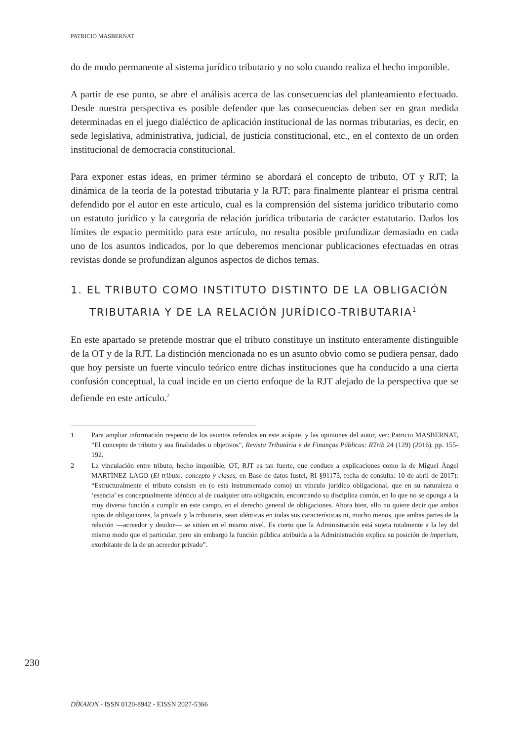PATRICIO MASBERNAT
do de modo permanente al sistema jurídico tributario y no solo cuando realiza el hecho imponible.
A partir de ese punto, se abre el análisis acerca de las consecuencias del planteamiento efectuado. Desde nuestra perspectiva es posible defender que las consecuencias deben ser en gran medida determinadas en el juego dialéctico de aplicación institucional de las normas tributarias, es decir, en sede legislativa, administrativa, judicial, de justicia constitucional, etc., en el contexto de un orden institucional de democracia constitucional.
Para exponer estas ideas, en primer término se abordará el concepto de tributo, OT y RJT; la dinámica de la teoría de la potestad tributaria y la RJT; para finalmente plantear el prisma central defendido por el autor en este artículo, cual es la comprensión del sistema jurídico tributario como un estatuto jurídico y la categoría de relación jurídica tributaria de carácter estatutario. Dados los límites de espacio permitido para este artículo, no resulta posible profundizar demasiado en cada uno de los asuntos indicados, por lo que deberemos mencionar publicaciones efectuadas en otras revistas donde se profundizan algunos aspectos de dichos temas.
1. EL TRIBUTO COMO INSTITUTO DISTINTO DE LA OBLIGACIÓN TRIBUTARIA Y DE LA RELACIÓN JURÍDICO-TRIBUTARIA<sup>1</sup>
En este apartado se pretende mostrar que el tributo constituye un instituto enteramente distinguible de la OT y de la RJT. La distinción mencionada no es un asunto obvio como se pudiera pensar, dado que hoy persiste un fuerte vínculo teórico entre dichas instituciones que ha conducido a una cierta confusión conceptual, la cual incide en un cierto enfoque de la RJT alejado de la perspectiva que se defiende en este artículo.<sup>2</sup>
1 Para ampliar información respecto de los asuntos referidos en este acápite, y las opiniones del autor, ver: Patricio MASBERNAT, “El concepto de tributo y sus finalidades u objetivos”, Revista Tributária e de Finanças Públicas: RTrib 24 (129) (2016), pp. 155-192.
2 La vinculación entre tributo, hecho imponible, OT, RJT es tan fuerte, que conduce a explicaciones como la de Miguel Ángel MARTÍNEZ LAGO (El tributo: concepto y clases, en Base de datos Iustel, RI §91173, fecha de consulta: 10 de abril de 2017): “Estructuralmente el tributo consiste en (o está instrumentado como) un vínculo jurídico obligacional, que en su naturaleza o ‘esencia’ es conceptualmente idéntico al de cualquier otra obligación, encontrando su disciplina común, en lo que no se oponga a la muy diversa función a cumplir en este campo, en el derecho general de obligaciones. Ahora bien, ello no quiere decir que ambos tipos de obligaciones, la privada y la tributaria, sean idénticas en todas sus características ni, mucho menos, que ambas partes de la relación —acreedor y deudor— se sitúen en el mismo nivel. Es cierto que la Administración está sujeta totalmente a la ley del mismo modo que el particular, pero sin embargo la función pública atribuida a la Administración explica su posición de imperium, exorbitante de la de un acreedor privado”.
230
DÍKAION - ISSN 0120-8942 - EISSN 2027-5366